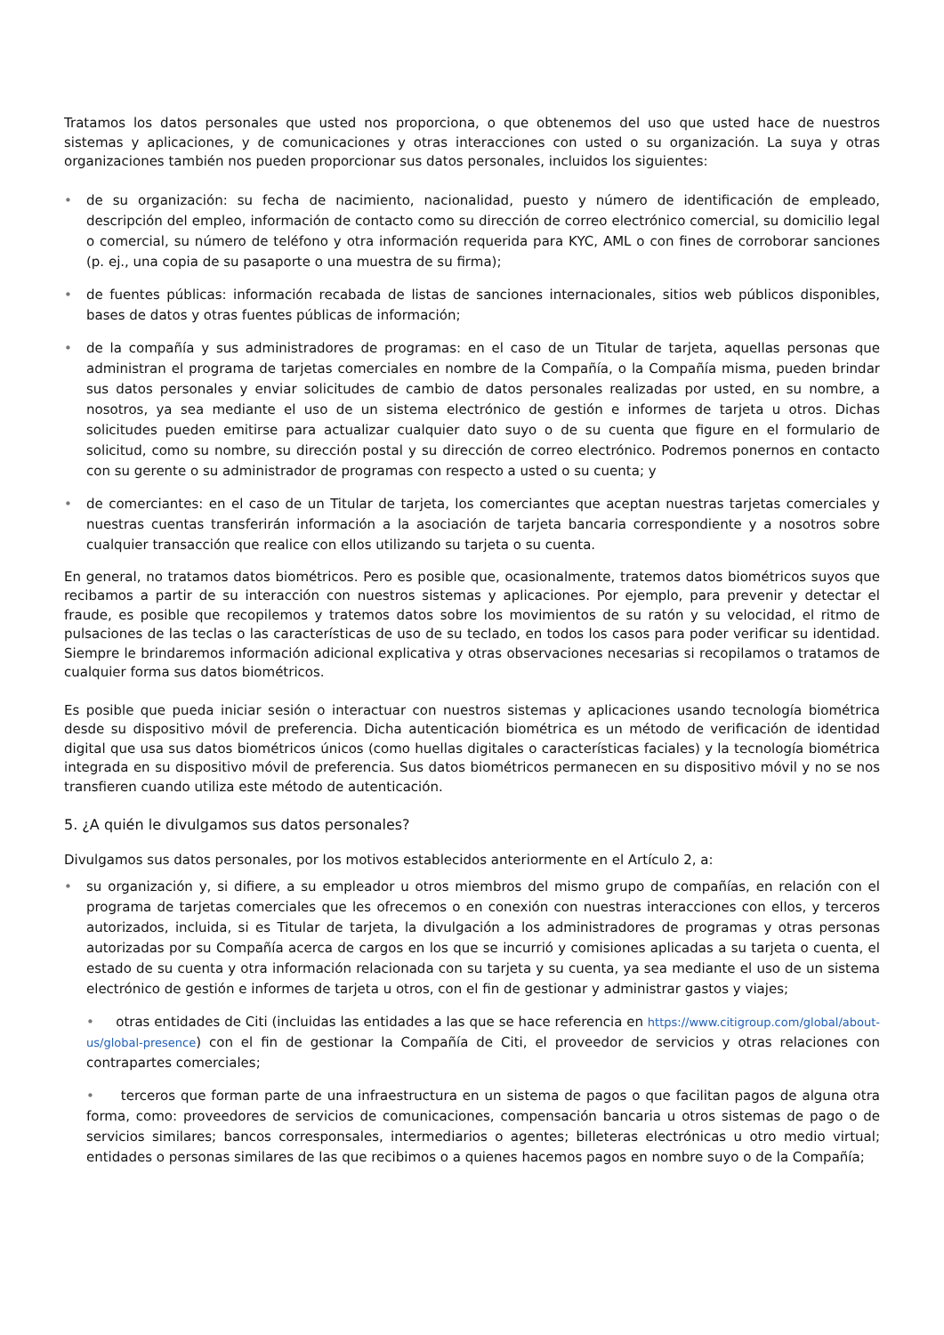Tratamos los datos personales que usted nos proporciona, o que obtenemos del uso que usted hace de nuestros sistemas y aplicaciones, y de comunicaciones y otras interacciones con usted o su organización. La suya y otras organizaciones también nos pueden proporcionar sus datos personales, incluidos los siguientes:
• de su organización: su fecha de nacimiento, nacionalidad, puesto y número de identificación de empleado, descripción del empleo, información de contacto como su dirección de correo electrónico comercial, su domicilio legal o comercial, su número de teléfono y otra información requerida para KYC, AML o con fines de corroborar sanciones (p. ej., una copia de su pasaporte o una muestra de su firma);
• de fuentes públicas: información recabada de listas de sanciones internacionales, sitios web públicos disponibles, bases de datos y otras fuentes públicas de información;
• de la compañía y sus administradores de programas: en el caso de un Titular de tarjeta, aquellas personas que administran el programa de tarjetas comerciales en nombre de la Compañía, o la Compañía misma, pueden brindar sus datos personales y enviar solicitudes de cambio de datos personales realizadas por usted, en su nombre, a nosotros, ya sea mediante el uso de un sistema electrónico de gestión e informes de tarjeta u otros. Dichas solicitudes pueden emitirse para actualizar cualquier dato suyo o de su cuenta que figure en el formulario de solicitud, como su nombre, su dirección postal y su dirección de correo electrónico. Podremos ponernos en contacto con su gerente o su administrador de programas con respecto a usted o su cuenta; y
• de comerciantes: en el caso de un Titular de tarjeta, los comerciantes que aceptan nuestras tarjetas comerciales y nuestras cuentas transferirán información a la asociación de tarjeta bancaria correspondiente y a nosotros sobre cualquier transacción que realice con ellos utilizando su tarjeta o su cuenta.
En general, no tratamos datos biométricos. Pero es posible que, ocasionalmente, tratemos datos biométricos suyos que recibamos a partir de su interacción con nuestros sistemas y aplicaciones. Por ejemplo, para prevenir y detectar el fraude, es posible que recopilemos y tratemos datos sobre los movimientos de su ratón y su velocidad, el ritmo de pulsaciones de las teclas o las características de uso de su teclado, en todos los casos para poder verificar su identidad. Siempre le brindaremos información adicional explicativa y otras observaciones necesarias si recopilamos o tratamos de cualquier forma sus datos biométricos.
Es posible que pueda iniciar sesión o interactuar con nuestros sistemas y aplicaciones usando tecnología biométrica desde su dispositivo móvil de preferencia. Dicha autenticación biométrica es un método de verificación de identidad digital que usa sus datos biométricos únicos (como huellas digitales o características faciales) y la tecnología biométrica integrada en su dispositivo móvil de preferencia. Sus datos biométricos permanecen en su dispositivo móvil y no se nos transfieren cuando utiliza este método de autenticación.
5. ¿A quién le divulgamos sus datos personales?
Divulgamos sus datos personales, por los motivos establecidos anteriormente en el Artículo 2, a:
• su organización y, si difiere, a su empleador u otros miembros del mismo grupo de compañías, en relación con el programa de tarjetas comerciales que les ofrecemos o en conexión con nuestras interacciones con ellos, y terceros autorizados, incluida, si es Titular de tarjeta, la divulgación a los administradores de programas y otras personas autorizadas por su Compañía acerca de cargos en los que se incurrió y comisiones aplicadas a su tarjeta o cuenta, el estado de su cuenta y otra información relacionada con su tarjeta y su cuenta, ya sea mediante el uso de un sistema electrónico de gestión e informes de tarjeta u otros, con el fin de gestionar y administrar gastos y viajes;
• otras entidades de Citi (incluidas las entidades a las que se hace referencia en https://www.citigroup.com/global/about-us/global-presence) con el fin de gestionar la Compañía de Citi, el proveedor de servicios y otras relaciones con contrapartes comerciales;
• terceros que forman parte de una infraestructura en un sistema de pagos o que facilitan pagos de alguna otra forma, como: proveedores de servicios de comunicaciones, compensación bancaria u otros sistemas de pago o de servicios similares; bancos corresponsales, intermediarios o agentes; billeteras electrónicas u otro medio virtual; entidades o personas similares de las que recibimos o a quienes hacemos pagos en nombre suyo o de la Compañía;